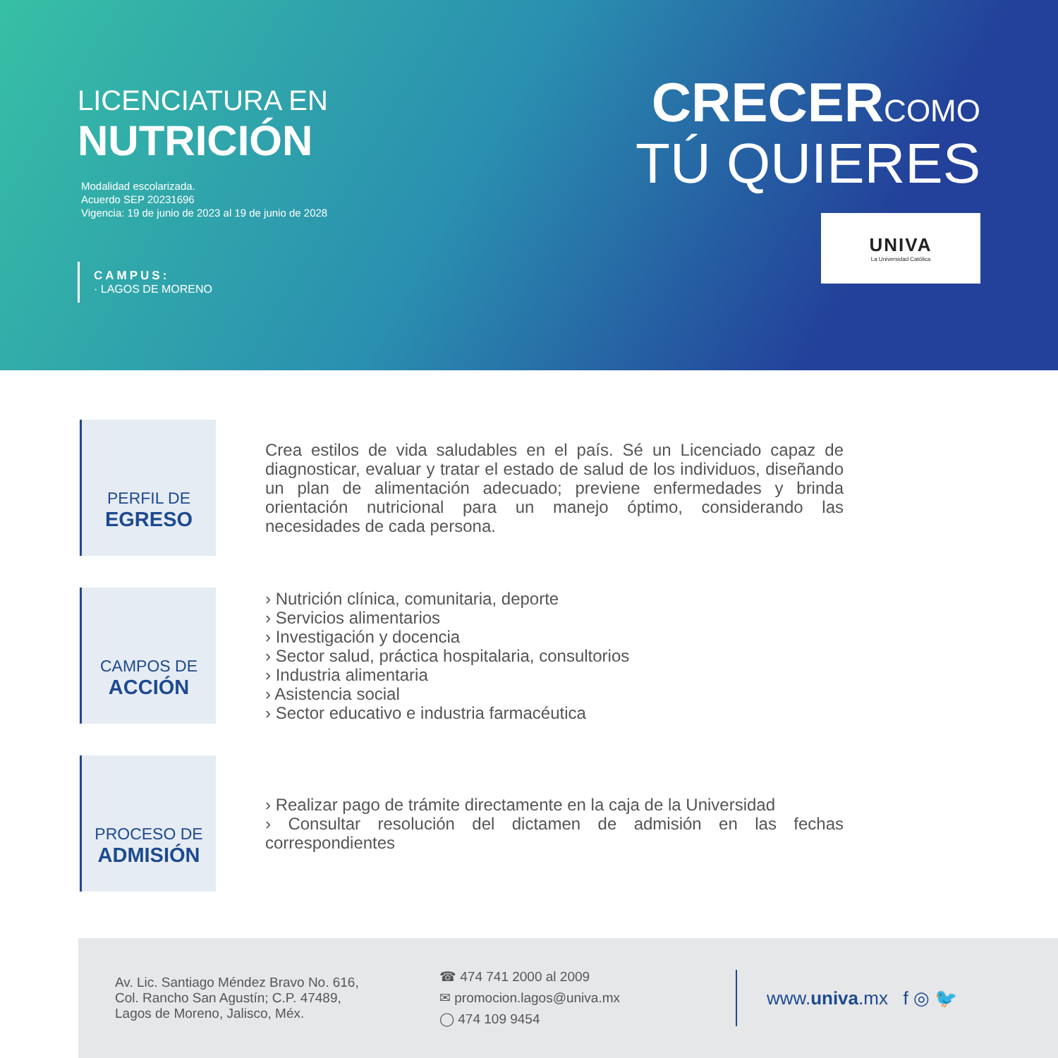LICENCIATURA EN
NUTRICIÓN
Modalidad escolarizada.
Acuerdo SEP 20231696
Vigencia: 19 de junio de 2023 al 19 de junio de 2028
CAMPUS:
· LAGOS DE MORENO
CRECERCOMO
TÚ QUIERES
UNIVA
La Universidad Católica
PERFIL DE
EGRESO
Crea estilos de vida saludables en el país. Sé un Licenciado capaz de diagnosticar, evaluar y tratar el estado de salud de los individuos, diseñando un plan de alimentación adecuado; previene enfermedades y brinda orientación nutricional para un manejo óptimo, considerando las necesidades de cada persona.
CAMPOS DE
ACCIÓN
› Nutrición clínica, comunitaria, deporte
› Servicios alimentarios
› Investigación y docencia
› Sector salud, práctica hospitalaria, consultorios
› Industria alimentaria
› Asistencia social
› Sector educativo e industria farmacéutica
PROCESO DE
ADMISIÓN
› Realizar pago de trámite directamente en la caja de la Universidad
› Consultar resolución del dictamen de admisión en las fechas correspondientes
Av. Lic. Santiago Méndez Bravo No. 616,
Col. Rancho San Agustín; C.P. 47489,
Lagos de Moreno, Jalisco, Méx.
☎ 474 741 2000 al 2009
✉ promocion.lagos@univa.mx
◯ 474 109 9454
www. univa.mx f ◎ 🐦